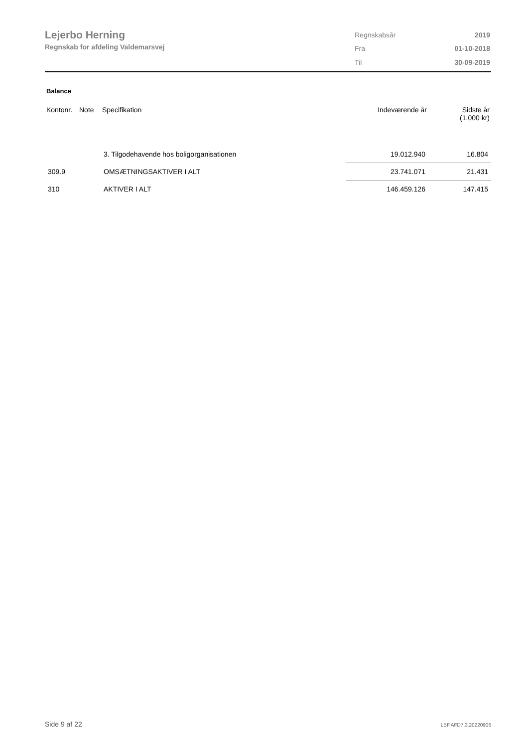Lejerbo Herning
Regnskab for afdeling Valdemarsvej
| Regnskabsår | 2019 |
| Fra | 01-10-2018 |
| Til | 30-09-2019 |
Balance
| Kontonr. | Note | Specifikation | Indeværende år | Sidste år (1.000 kr) |
| --- | --- | --- | --- | --- |
| | | 3. Tilgodehavende hos boligorganisationen | 19.012.940 | 16.804 |
| 309.9 | | OMSÆTNINGSAKTIVER I ALT | 23.741.071 | 21.431 |
| 310 | | AKTIVER I ALT | 146.459.126 | 147.415 |
Side 9 af 22 LBF.AFD7.3.20220906